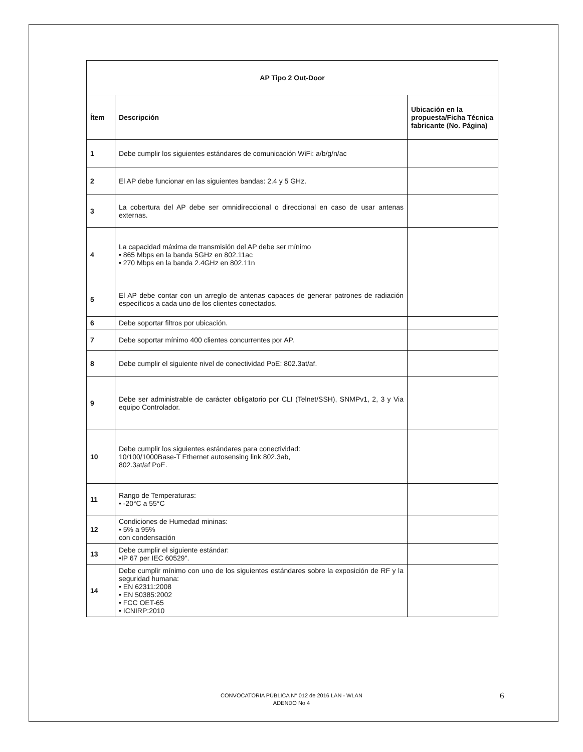| AP Tipo 2 Out-Door | | |
| --- | --- | --- |
| Ítem | Descripción | Ubicación en la propuesta/Ficha Técnica fabricante (No. Página) |
| 1 | Debe cumplir los siguientes estándares de comunicación WiFi: a/b/g/n/ac | |
| 2 | El AP debe funcionar en las siguientes bandas: 2.4 y 5 GHz. | |
| 3 | La cobertura del AP debe ser omnidireccional o direccional en caso de usar antenas externas. | |
| 4 | La capacidad máxima de transmisión del AP debe ser mínimo • 865 Mbps en la banda 5GHz en 802.11ac • 270 Mbps en la banda 2.4GHz en 802.11n | |
| 5 | El AP debe contar con un arreglo de antenas capaces de generar patrones de radiación específicos a cada uno de los clientes conectados. | |
| 6 | Debe soportar filtros por ubicación. | |
| 7 | Debe soportar mínimo 400 clientes concurrentes por AP. | |
| 8 | Debe cumplir el siguiente nivel de conectividad PoE: 802.3at/af. | |
| 9 | Debe ser administrable de carácter obligatorio por CLI (Telnet/SSH), SNMPv1, 2, 3 y Via equipo Controlador. | |
| 10 | Debe cumplir los siguientes estándares para conectividad: 10/100/1000Base-T Ethernet autosensing link 802.3ab, 802.3at/af PoE. | |
| 11 | Rango de Temperaturas: • -20°C a 55°C | |
| 12 | Condiciones de Humedad mininas: • 5% a 95% con condensación | |
| 13 | Debe cumplir el siguiente estándar: •IP 67 per IEC 60529". | |
| 14 | Debe cumplir mínimo con uno de los siguientes estándares sobre la exposición de RF y la seguridad humana: • EN 62311:2008 • EN 50385:2002 • FCC OET-65 • ICNIRP:2010 | |
CONVOCATORIA PÚBLICA N° 012 de 2016 LAN - WLAN
ADENDO No 4
6